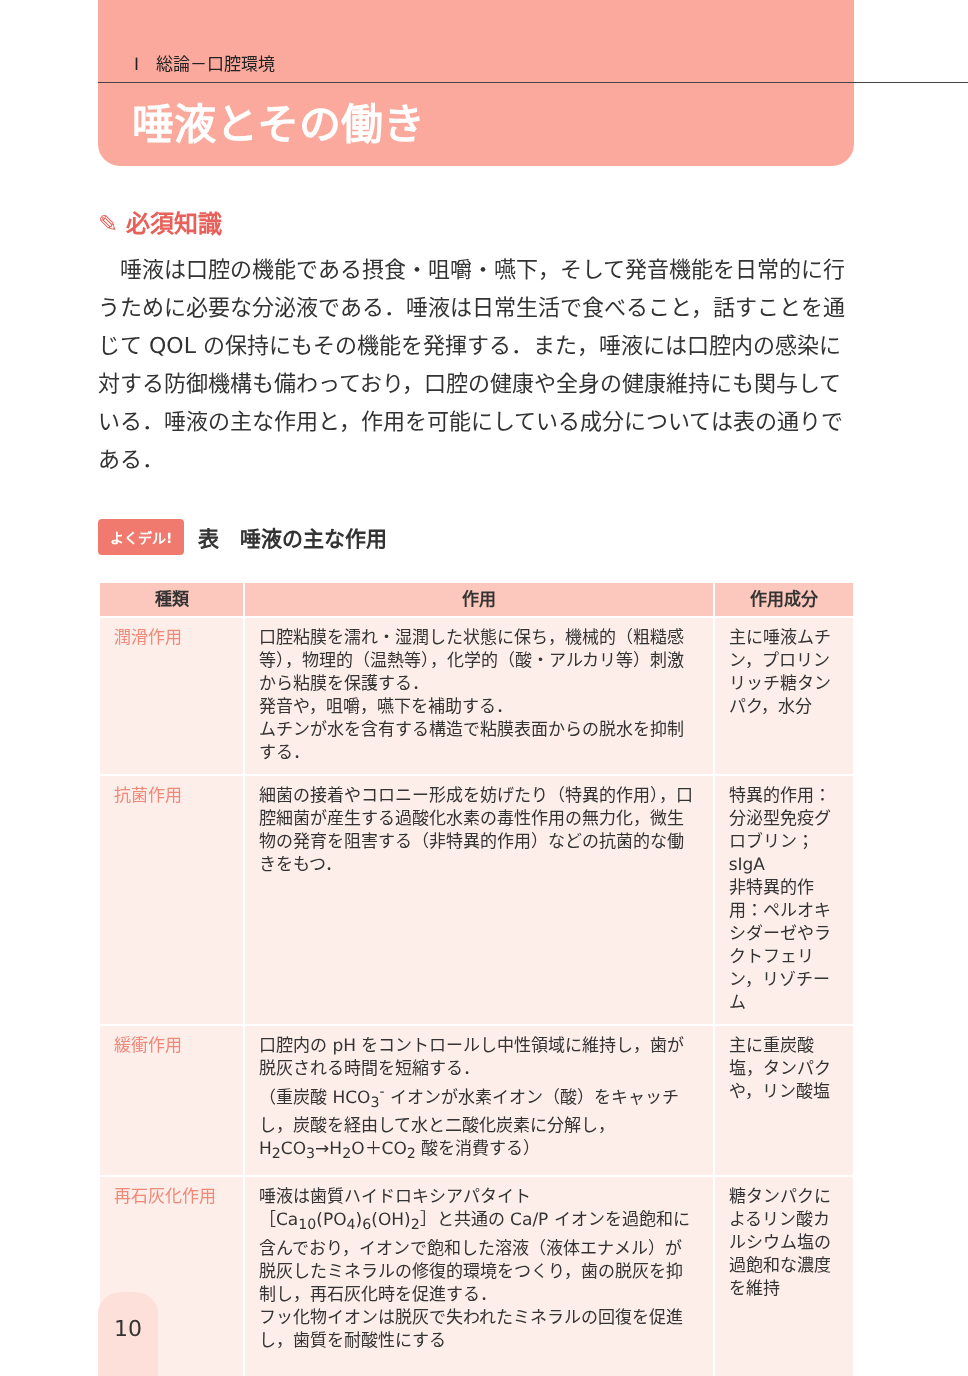Ⅰ　総論－口腔環境
唾液とその働き
✎ 必須知識
　唾液は口腔の機能である摂食・咀嚼・嚥下，そして発音機能を日常的に行うために必要な分泌液である．唾液は日常生活で食べること，話すことを通じて QOL の保持にもその機能を発揮する．また，唾液には口腔内の感染に対する防御機構も備わっており，口腔の健康や全身の健康維持にも関与している．唾液の主な作用と，作用を可能にしている成分については表の通りである．
よくデル! 表　唾液の主な作用
| 種類 | 作用 | 作用成分 |
| --- | --- | --- |
| 潤滑作用 | 口腔粘膜を濡れ・湿潤した状態に保ち，機械的（粗糙感等），物理的（温熱等），化学的（酸・アルカリ等）刺激から粘膜を保護する． 発音や，咀嚼，嚥下を補助する． ムチンが水を含有する構造で粘膜表面からの脱水を抑制する． | 主に唾液ムチン，プロリンリッチ糖タンパク，水分 |
| 抗菌作用 | 細菌の接着やコロニー形成を妨げたり（特異的作用），口腔細菌が産生する過酸化水素の毒性作用の無力化，微生物の発育を阻害する（非特異的作用）などの抗菌的な働きをもつ． | 特異的作用：分泌型免疫グロブリン；sIgA 非特異的作用：ペルオキシダーゼやラクトフェリン，リゾチーム |
| 緩衝作用 | 口腔内の pH をコントロールし中性領域に維持し，歯が脱灰される時間を短縮する． （重炭酸 HCO<sub>3</sub><sup>-</sup> イオンが水素イオン（酸）をキャッチし，炭酸を経由して水と二酸化炭素に分解し，H<sub>2</sub>CO<sub>3</sub>→H<sub>2</sub>O＋CO<sub>2</sub> 酸を消費する） | 主に重炭酸塩，タンパクや，リン酸塩 |
| 再石灰化作用 | 唾液は歯質ハイドロキシアパタイト［Ca<sub>10</sub>(PO<sub>4</sub>)<sub>6</sub>(OH)<sub>2</sub>］と共通の Ca/P イオンを過飽和に含んでおり，イオンで飽和した溶液（液体エナメル）が脱灰したミネラルの修復的環境をつくり，歯の脱灰を抑制し，再石灰化時を促進する． フッ化物イオンは脱灰で失われたミネラルの回復を促進し，歯質を耐酸性にする | 糖タンパクによるリン酸カルシウム塩の過飽和な濃度を維持 |
10